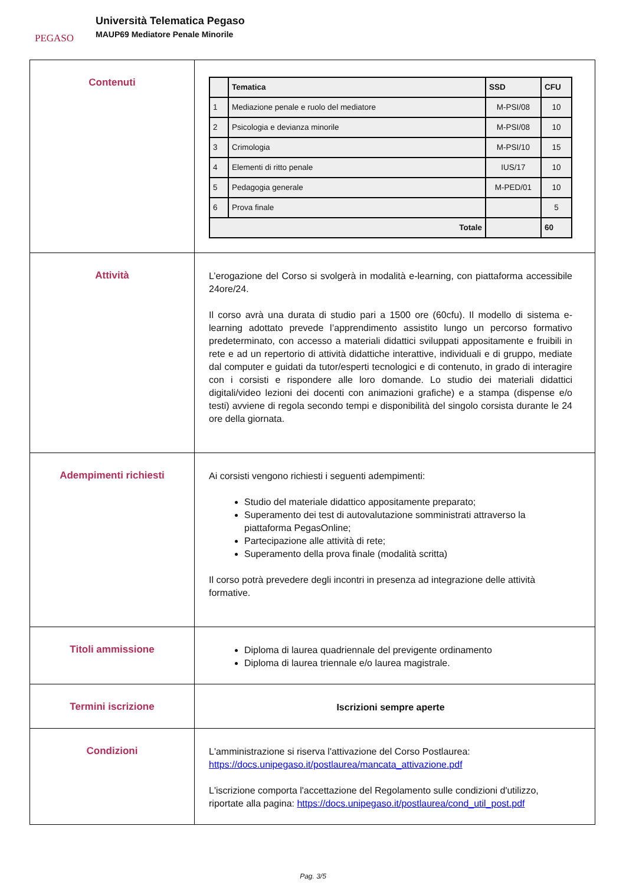PEGASO
Università Telematica Pegaso
MAUP69 Mediatore Penale Minorile
| Contenuti | / / Tematica / SSD / CFU / / --- / --- / --- / --- / / 1 / Mediazione penale e ruolo del mediatore / M-PSI/08 / 10 / / 2 / Psicologia e devianza minorile / M-PSI/08 / 10 / / 3 / Crimologia / M-PSI/10 / 15 / / 4 / Elementi di ritto penale / IUS/17 / 10 / / 5 / Pedagogia generale / M-PED/01 / 10 / / 6 / Prova finale / / 5 / / Totale / / / 60 / |
| Attività | L’erogazione del Corso si svolgerà in modalità e-learning, con piattaforma accessibile 24ore/24. Il corso avrà una durata di studio pari a 1500 ore (60cfu). Il modello di sistema e-learning adottato prevede l’apprendimento assistito lungo un percorso formativo predeterminato, con accesso a materiali didattici sviluppati appositamente e fruibili in rete e ad un repertorio di attività didattiche interattive, individuali e di gruppo, mediate dal computer e guidati da tutor/esperti tecnologici e di contenuto, in grado di interagire con i corsisti e rispondere alle loro domande. Lo studio dei materiali didattici digitali/video lezioni dei docenti con animazioni grafiche) e a stampa (dispense e/o testi) avviene di regola secondo tempi e disponibilità del singolo corsista durante le 24 ore della giornata. |
| Adempimenti richiesti | Ai corsisti vengono richiesti i seguenti adempimenti: Studio del materiale didattico appositamente preparato; Superamento dei test di autovalutazione somministrati attraverso la piattaforma PegasOnline; Partecipazione alle attività di rete; Superamento della prova finale (modalità scritta) Il corso potrà prevedere degli incontri in presenza ad integrazione delle attività formative. |
| Titoli ammissione | Diploma di laurea quadriennale del previgente ordinamento Diploma di laurea triennale e/o laurea magistrale. |
| Termini iscrizione | Iscrizioni sempre aperte |
| Condizioni | L'amministrazione si riserva l'attivazione del Corso Postlaurea: https://docs.unipegaso.it/postlaurea/mancata_attivazione.pdf L'iscrizione comporta l'accettazione del Regolamento sulle condizioni d'utilizzo, riportate alla pagina: https://docs.unipegaso.it/postlaurea/cond_util_post.pdf |
Pag. 3/5